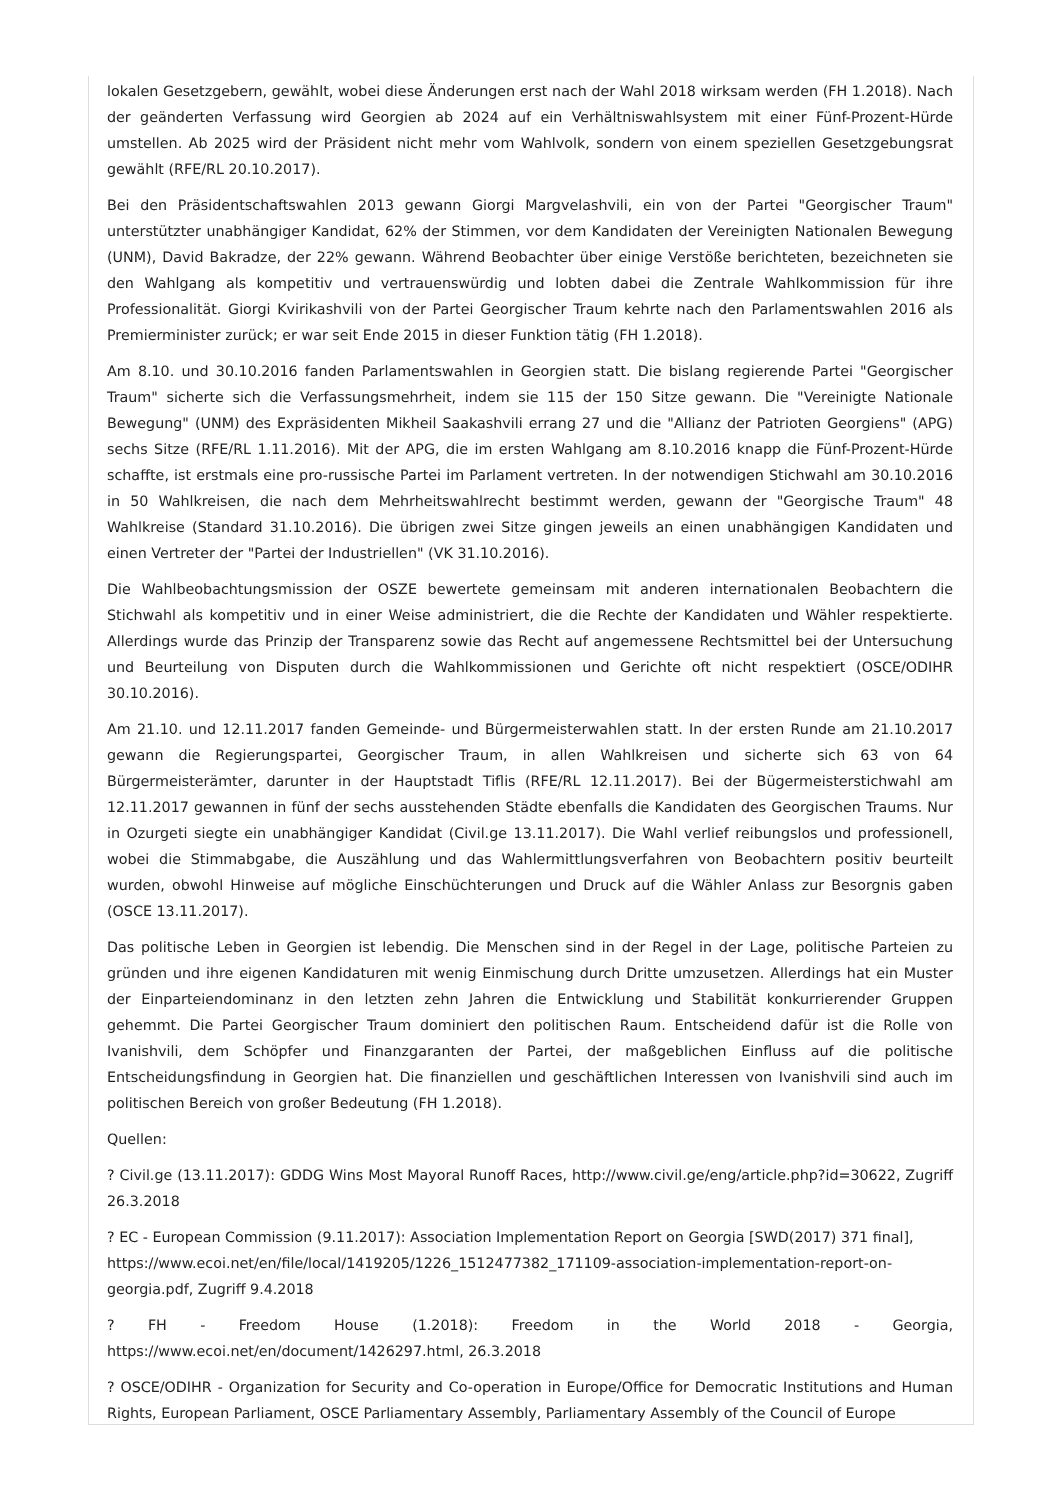lokalen Gesetzgebern, gewählt, wobei diese Änderungen erst nach der Wahl 2018 wirksam werden (FH 1.2018). Nach der geänderten Verfassung wird Georgien ab 2024 auf ein Verhältniswahlsystem mit einer Fünf-Prozent-Hürde umstellen. Ab 2025 wird der Präsident nicht mehr vom Wahlvolk, sondern von einem speziellen Gesetzgebungsrat gewählt (RFE/RL 20.10.2017).
Bei den Präsidentschaftswahlen 2013 gewann Giorgi Margvelashvili, ein von der Partei "Georgischer Traum" unterstützter unabhängiger Kandidat, 62% der Stimmen, vor dem Kandidaten der Vereinigten Nationalen Bewegung (UNM), David Bakradze, der 22% gewann. Während Beobachter über einige Verstöße berichteten, bezeichneten sie den Wahlgang als kompetitiv und vertrauenswürdig und lobten dabei die Zentrale Wahlkommission für ihre Professionalität. Giorgi Kvirikashvili von der Partei Georgischer Traum kehrte nach den Parlamentswahlen 2016 als Premierminister zurück; er war seit Ende 2015 in dieser Funktion tätig (FH 1.2018).
Am 8.10. und 30.10.2016 fanden Parlamentswahlen in Georgien statt. Die bislang regierende Partei "Georgischer Traum" sicherte sich die Verfassungsmehrheit, indem sie 115 der 150 Sitze gewann. Die "Vereinigte Nationale Bewegung" (UNM) des Expräsidenten Mikheil Saakashvili errang 27 und die "Allianz der Patrioten Georgiens" (APG) sechs Sitze (RFE/RL 1.11.2016). Mit der APG, die im ersten Wahlgang am 8.10.2016 knapp die Fünf-Prozent-Hürde schaffte, ist erstmals eine pro-russische Partei im Parlament vertreten. In der notwendigen Stichwahl am 30.10.2016 in 50 Wahlkreisen, die nach dem Mehrheitswahlrecht bestimmt werden, gewann der "Georgische Traum" 48 Wahlkreise (Standard 31.10.2016). Die übrigen zwei Sitze gingen jeweils an einen unabhängigen Kandidaten und einen Vertreter der "Partei der Industriellen" (VK 31.10.2016).
Die Wahlbeobachtungsmission der OSZE bewertete gemeinsam mit anderen internationalen Beobachtern die Stichwahl als kompetitiv und in einer Weise administriert, die die Rechte der Kandidaten und Wähler respektierte. Allerdings wurde das Prinzip der Transparenz sowie das Recht auf angemessene Rechtsmittel bei der Untersuchung und Beurteilung von Disputen durch die Wahlkommissionen und Gerichte oft nicht respektiert (OSCE/ODIHR 30.10.2016).
Am 21.10. und 12.11.2017 fanden Gemeinde- und Bürgermeisterwahlen statt. In der ersten Runde am 21.10.2017 gewann die Regierungspartei, Georgischer Traum, in allen Wahlkreisen und sicherte sich 63 von 64 Bürgermeisterämter, darunter in der Hauptstadt Tiflis (RFE/RL 12.11.2017). Bei der Bügermeisterstichwahl am 12.11.2017 gewannen in fünf der sechs ausstehenden Städte ebenfalls die Kandidaten des Georgischen Traums. Nur in Ozurgeti siegte ein unabhängiger Kandidat (Civil.ge 13.11.2017). Die Wahl verlief reibungslos und professionell, wobei die Stimmabgabe, die Auszählung und das Wahlermittlungsverfahren von Beobachtern positiv beurteilt wurden, obwohl Hinweise auf mögliche Einschüchterungen und Druck auf die Wähler Anlass zur Besorgnis gaben (OSCE 13.11.2017).
Das politische Leben in Georgien ist lebendig. Die Menschen sind in der Regel in der Lage, politische Parteien zu gründen und ihre eigenen Kandidaturen mit wenig Einmischung durch Dritte umzusetzen. Allerdings hat ein Muster der Einparteiendominanz in den letzten zehn Jahren die Entwicklung und Stabilität konkurrierender Gruppen gehemmt. Die Partei Georgischer Traum dominiert den politischen Raum. Entscheidend dafür ist die Rolle von Ivanishvili, dem Schöpfer und Finanzgaranten der Partei, der maßgeblichen Einfluss auf die politische Entscheidungsfindung in Georgien hat. Die finanziellen und geschäftlichen Interessen von Ivanishvili sind auch im politischen Bereich von großer Bedeutung (FH 1.2018).
Quellen:
? Civil.ge (13.11.2017): GDDG Wins Most Mayoral Runoff Races, http://www.civil.ge/eng/article.php?id=30622, Zugriff 26.3.2018
? EC - European Commission (9.11.2017): Association Implementation Report on Georgia [SWD(2017) 371 final], https://www.ecoi.net/en/file/local/1419205/1226_1512477382_171109-association-implementation-report-on-georgia.pdf, Zugriff 9.4.2018
? FH - Freedom House (1.2018): Freedom in the World 2018 - Georgia, https://www.ecoi.net/en/document/1426297.html, 26.3.2018
? OSCE/ODIHR - Organization for Security and Co-operation in Europe/Office for Democratic Institutions and Human Rights, European Parliament, OSCE Parliamentary Assembly, Parliamentary Assembly of the Council of Europe